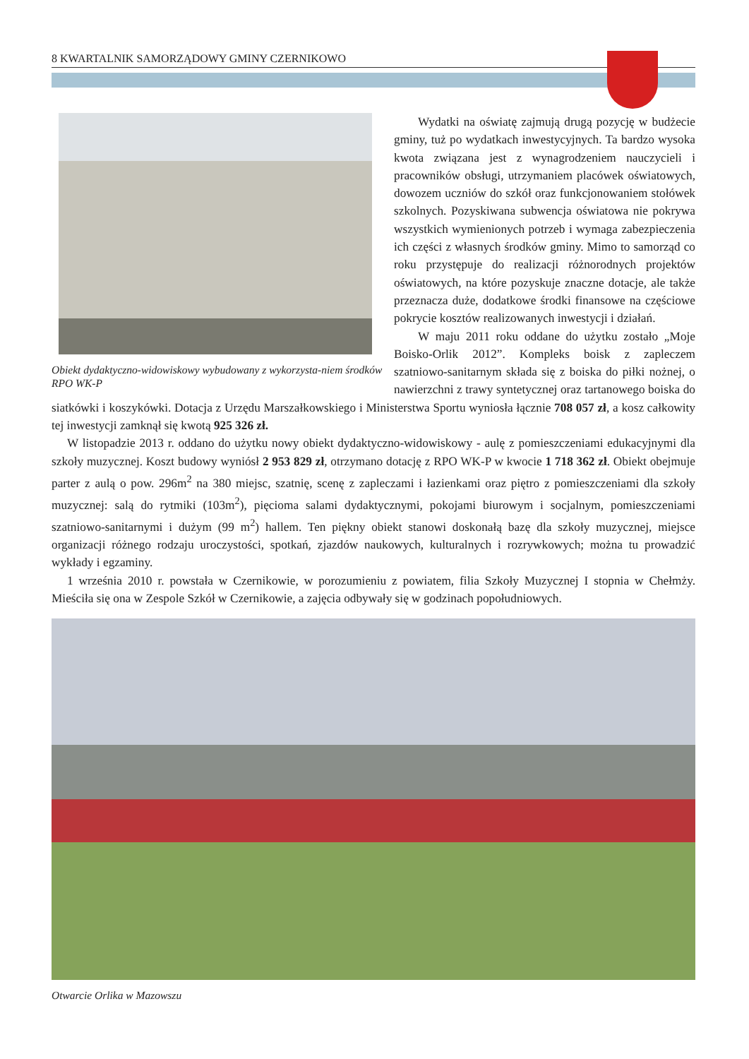8 KWARTALNIK SAMORZĄDOWY GMINY CZERNIKOWO
Obiekt dydaktyczno-widowiskowy wybudowany z wykorzysta-niem środków RPO WK-P
Wydatki na oświatę zajmują drugą pozycję w budżecie gminy, tuż po wydatkach inwestycyjnych. Ta bardzo wysoka kwota związana jest z wynagrodzeniem nauczycieli i pracowników obsługi, utrzymaniem placówek oświatowych, dowozem uczniów do szkół oraz funkcjonowaniem stołówek szkolnych. Pozyskiwana subwencja oświatowa nie pokrywa wszystkich wymienionych potrzeb i wymaga zabezpieczenia ich części z własnych środków gminy. Mimo to samorząd co roku przystępuje do realizacji różnorodnych projektów oświatowych, na które pozyskuje znaczne dotacje, ale także przeznacza duże, dodatkowe środki finansowe na częściowe pokrycie kosztów realizowanych inwestycji i działań.
W maju 2011 roku oddane do użytku zostało „Moje Boisko-Orlik 2012”. Kompleks boisk z zapleczem szatniowo-sanitarnym składa się z boiska do piłki nożnej, o nawierzchni z trawy syntetycznej oraz tartanowego boiska do siatkówki i koszykówki. Dotacja z Urzędu Marszałkowskiego i Ministerstwa Sportu wyniosła łącznie 708 057 zł, a kosz całkowity tej inwestycji zamknął się kwotą 925 326 zł.
W listopadzie 2013 r. oddano do użytku nowy obiekt dydaktyczno-widowiskowy - aulę z pomieszczeniami edukacyjnymi dla szkoły muzycznej. Koszt budowy wyniósł 2 953 829 zł, otrzymano dotację z RPO WK-P w kwocie 1 718 362 zł. Obiekt obejmuje parter z aulą o pow. 296m<sup>2</sup> na 380 miejsc, szatnię, scenę z zapleczami i łazienkami oraz piętro z pomieszczeniami dla szkoły muzycznej: salą do rytmiki (103m<sup>2</sup>), pięcioma salami dydaktycznymi, pokojami biurowym i socjalnym, pomieszczeniami szatniowo-sanitarnymi i dużym (99 m<sup>2</sup>) hallem. Ten piękny obiekt stanowi doskonałą bazę dla szkoły muzycznej, miejsce organizacji różnego rodzaju uroczystości, spotkań, zjazdów naukowych, kulturalnych i rozrywkowych; można tu prowadzić wykłady i egzaminy.
1 września 2010 r. powstała w Czernikowie, w porozumieniu z powiatem, filia Szkoły Muzycznej I stopnia w Chełmży. Mieściła się ona w Zespole Szkół w Czernikowie, a zajęcia odbywały się w godzinach popołudniowych.
Otwarcie Orlika w Mazowszu